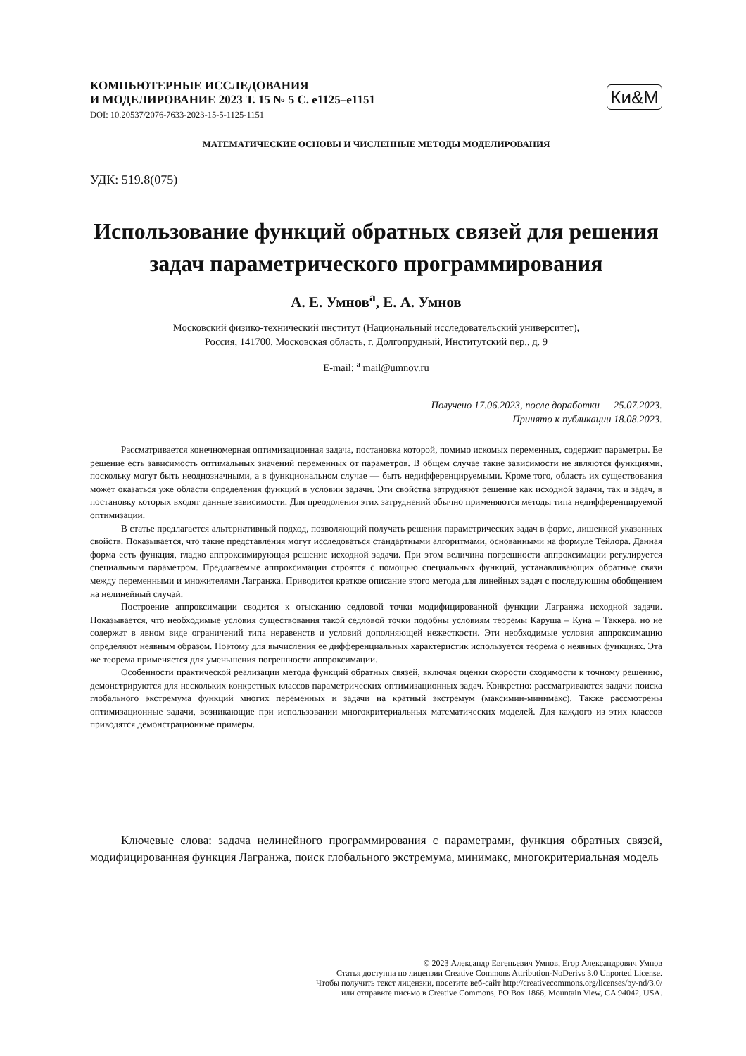КОМПЬЮТЕРНЫЕ ИССЛЕДОВАНИЯ
И МОДЕЛИРОВАНИЕ 2023 Т. 15 № 5 С. e1125–e1151
DOI: 10.20537/2076-7633-2023-15-5-1125-1151
Ки&М
МАТЕМАТИЧЕСКИЕ ОСНОВЫ И ЧИСЛЕННЫЕ МЕТОДЫ МОДЕЛИРОВАНИЯ
УДК: 519.8(075)
Использование функций обратных связей для решения задач параметрического программирования
А. Е. Умнов<sup>a</sup>, Е. А. Умнов
Московский физико-технический институт (Национальный исследовательский университет),
Россия, 141700, Московская область, г. Долгопрудный, Институтский пер., д. 9
E-mail: <sup>a</sup> mail@umnov.ru
Получено 17.06.2023, после доработки — 25.07.2023.
Принято к публикации 18.08.2023.
Рассматривается конечномерная оптимизационная задача, постановка которой, помимо искомых переменных, содержит параметры. Ее решение есть зависимость оптимальных значений переменных от параметров. В общем случае такие зависимости не являются функциями, поскольку могут быть неоднозначными, а в функциональном случае — быть недифференцируемыми. Кроме того, область их существования может оказаться уже области определения функций в условии задачи. Эти свойства затрудняют решение как исходной задачи, так и задач, в постановку которых входят данные зависимости. Для преодоления этих затруднений обычно применяются методы типа недифференцируемой оптимизации.
В статье предлагается альтернативный подход, позволяющий получать решения параметрических задач в форме, лишенной указанных свойств. Показывается, что такие представления могут исследоваться стандартными алгоритмами, основанными на формуле Тейлора. Данная форма есть функция, гладко аппроксимирующая решение исходной задачи. При этом величина погрешности аппроксимации регулируется специальным параметром. Предлагаемые аппроксимации строятся с помощью специальных функций, устанавливающих обратные связи между переменными и множителями Лагранжа. Приводится краткое описание этого метода для линейных задач с последующим обобщением на нелинейный случай.
Построение аппроксимации сводится к отысканию седловой точки модифицированной функции Лагранжа исходной задачи. Показывается, что необходимые условия существования такой седловой точки подобны условиям теоремы Каруша – Куна – Таккера, но не содержат в явном виде ограничений типа неравенств и условий дополняющей нежесткости. Эти необходимые условия аппроксимацию определяют неявным образом. Поэтому для вычисления ее дифференциальных характеристик используется теорема о неявных функциях. Эта же теорема применяется для уменьшения погрешности аппроксимации.
Особенности практической реализации метода функций обратных связей, включая оценки скорости сходимости к точному решению, демонстрируются для нескольких конкретных классов параметрических оптимизационных задач. Конкретно: рассматриваются задачи поиска глобального экстремума функций многих переменных и задачи на кратный экстремум (максимин-минимакс). Также рассмотрены оптимизационные задачи, возникающие при использовании многокритериальных математических моделей. Для каждого из этих классов приводятся демонстрационные примеры.
Ключевые слова: задача нелинейного программирования с параметрами, функция обратных связей, модифицированная функция Лагранжа, поиск глобального экстремума, минимакс, многокритериальная модель
© 2023 Александр Евгеньевич Умнов, Егор Александрович Умнов
Статья доступна по лицензии Creative Commons Attribution-NoDerivs 3.0 Unported License.
Чтобы получить текст лицензии, посетите веб-сайт http://creativecommons.org/licenses/by-nd/3.0/
или отправьте письмо в Creative Commons, PO Box 1866, Mountain View, CA 94042, USA.